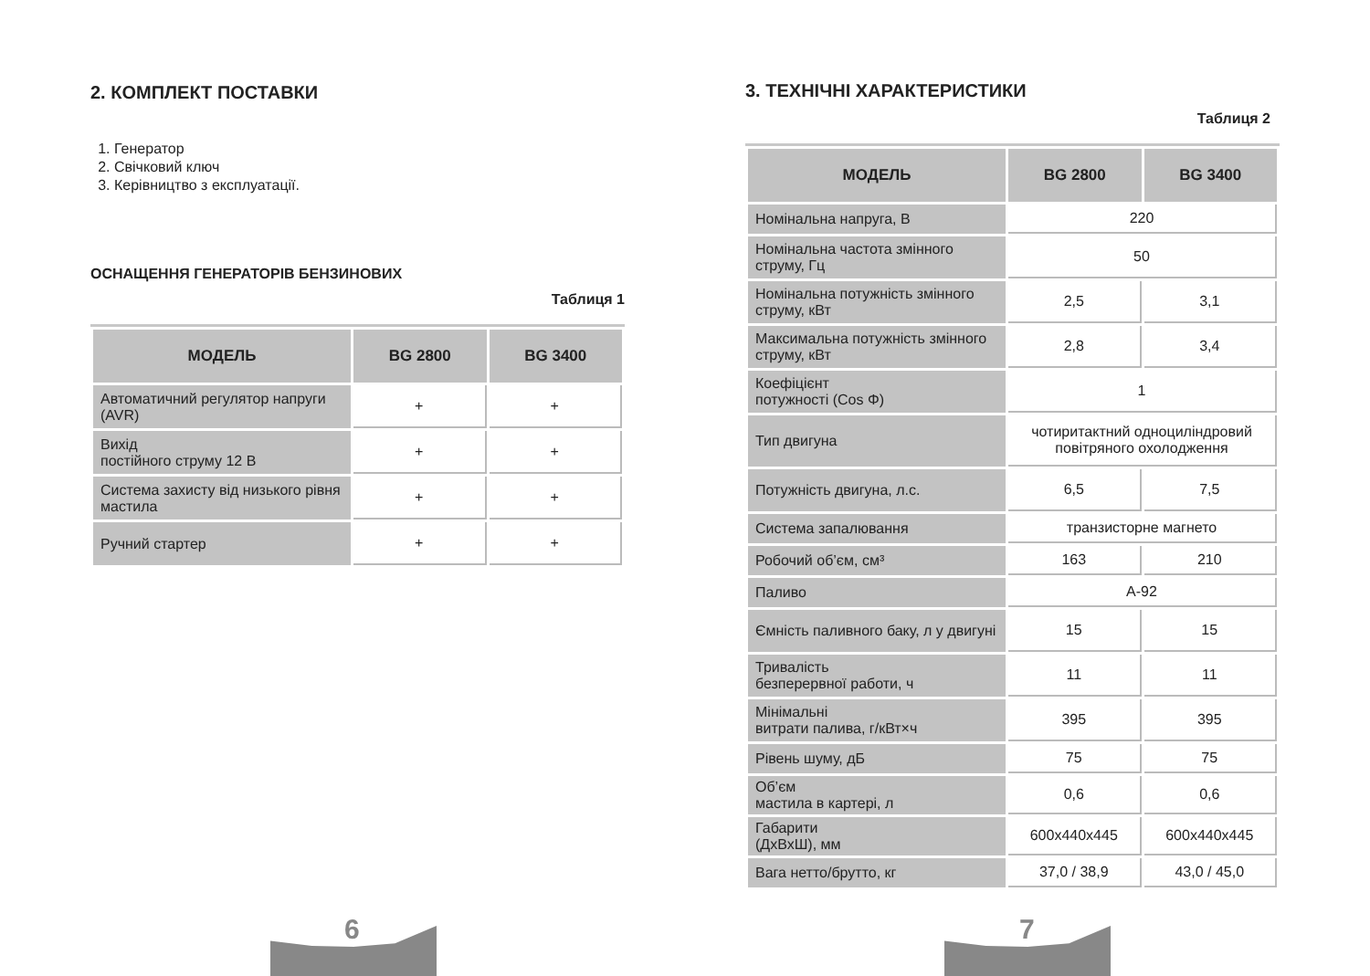2. КОМПЛЕКТ ПОСТАВКИ
1. Генератор
2. Свічковий ключ
3. Керівництво з експлуатації.
ОСНАЩЕННЯ ГЕНЕРАТОРІВ БЕНЗИНОВИХ
Таблиця 1
| МОДЕЛЬ | BG 2800 | BG 3400 |
| --- | --- | --- |
| Автоматичний регулятор напруги (AVR) | + | + |
| Вихід постійного струму 12 В | + | + |
| Система захисту від низького рівня мастила | + | + |
| Ручний стартер | + | + |
6
3. ТЕХНІЧНІ ХАРАКТЕРИСТИКИ
Таблиця 2
| МОДЕЛЬ | BG 2800 | BG 3400 |
| --- | --- | --- |
| Номінальна напруга, В | 220 | |
| Номінальна частота змінного струму, Гц | 50 | |
| Номінальна потужність змінного струму, кВт | 2,5 | 3,1 |
| Максимальна потужність змінного струму, кВт | 2,8 | 3,4 |
| Коефіцієнт потужності (Cos Φ) | 1 | |
| Тип двигуна | чотиритактний одноциліндровий повітряного охолодження | |
| Потужність двигуна, л.с. | 6,5 | 7,5 |
| Система запалювання | транзисторне магнето | |
| Робочий об’єм, см³ | 163 | 210 |
| Паливо | А-92 | |
| Ємність паливного баку, л у двигуні | 15 | 15 |
| Тривалість безперервної работи, ч | 11 | 11 |
| Мінімальні витрати палива, г/кВт×ч | 395 | 395 |
| Рівень шуму, дБ | 75 | 75 |
| Об’єм мастила в картері, л | 0,6 | 0,6 |
| Габарити (ДхВхШ), мм | 600x440x445 | 600x440x445 |
| Вага нетто/брутто, кг | 37,0 / 38,9 | 43,0 / 45,0 |
7